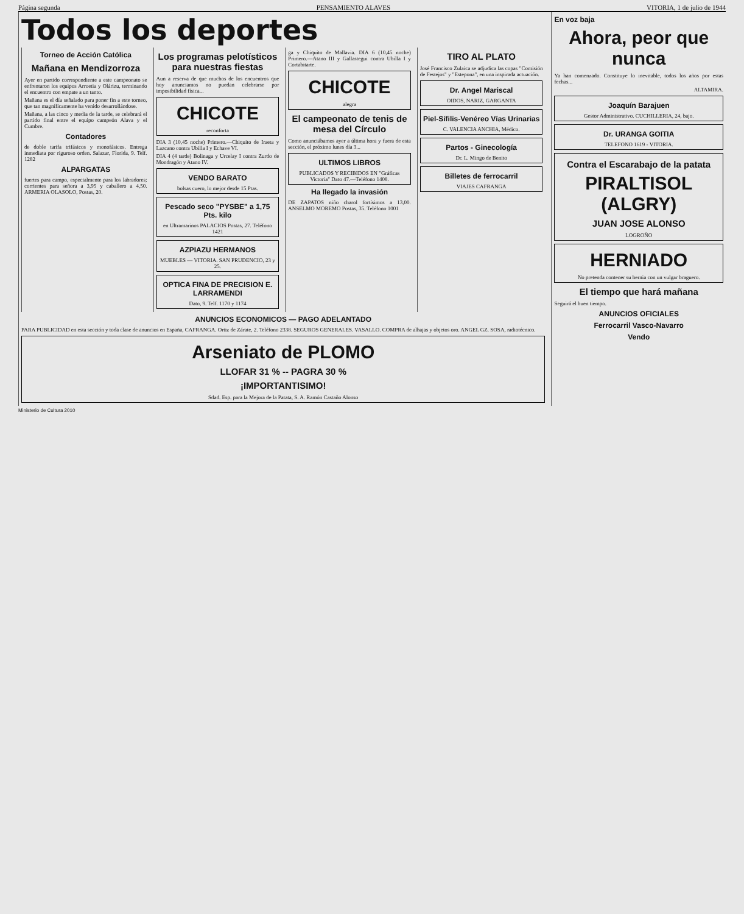Página segunda PENSAMIENTO ALAVES VITORIA, 1 de julio de 1944
Todos los deportes
Torneo de Acción Católica
Mañana en Mendizorroza
Ayer en partido correspondiente a este campeonato se enfrentaron los equipos Arroetia y Olárizu, terminando el encuentro con empate a un tanto.
Mañana es el día señalado para poner fin a este torneo, que tan magníficamente ha venido desarrollándose.
Mañana, a las cinco y media de la tarde, se celebrará el partido final entre el equipo campeón Alava y el Cumbre.
Contadores
de doble tarifa trifásicos y monofásicos. Entrega inmediata por riguroso orden. Salazar, Florida, 9. Telf. 1282
ALPARGATAS
fuertes para campo, especialmente para los labradores; corrientes para señora a 3,95 y caballero a 4,50. ARMERIA OLASOLO, Postas, 20.
Los programas pelotísticos para nuestras fiestas
Aun a reserva de que muchos de los encuentros que hoy anunciamos no puedan celebrarse por imposibilidad física...
CHICOTE
reconforta
DIA 3 (10,45 noche) Primero.—Chiquito de Iraeta y Lazcano contra Ubilla I y Echave VI.
DIA 4 (4 tarde) Bolinaga y Urcelay I contra Zurdo de Mondragón y Atano IV.
VENDO BARATO
bolsas cuero, lo mejor desde 15 Ptas.
Pescado seco "PYSBE" a 1,75 Pts. kilo
en Ultramarinos PALACIOS Postas, 27. Teléfono 1421
AZPIAZU HERMANOS
MUEBLES — VITORIA. SAN PRUDENCIO, 23 y 25.
OPTICA FINA DE PRECISION E. LARRAMENDI
Dato, 9. Telf. 1170 y 1174
ga y Chiquito de Mallavia. DIA 6 (10,45 noche) Primero.—Atano III y Gallastegui contra Ubilla I y Cortabitarte.
CHICOTE
alegra
El campeonato de tenis de mesa del Círculo
Como anunciábamos ayer a última hora y fuera de esta sección, el próximo lunes día 3...
ULTIMOS LIBROS
PUBLICADOS Y RECIBIDOS EN "Gráficas Victoria" Dato 47.—Teléfono 1408.
Ha llegado la invasión
DE ZAPATOS niño charol fortísimos a 13,00. ANSELMO MOREMO Postas, 35. Teléfono 1001
TIRO AL PLATO
José Francisco Zulaica se adjudica las copas "Comisión de Festejos" y "Estepona", en una inspirada actuación.
Dr. Angel Mariscal
OIDOS, NARIZ, GARGANTA
Piel-Sífilis-Venéreo Vías Urinarias
C. VALENCIA ANCHIA, Médico.
Partos - Ginecología
Dr. L. Mingo de Benito
Billetes de ferrocarril
VIAJES CAFRANGA
ANUNCIOS ECONOMICOS — PAGO ADELANTADO
PARA PUBLICIDAD en esta sección y toda clase de anuncios en España, CAFRANGA. Ortiz de Zárate, 2. Teléfono 2338. SEGUROS GENERALES. VASALLO. COMPRA de alhajas y objetos oro. ANGEL GZ. SOSA, radiotécnico.
Arseniato de PLOMO
LLOFAR 31 % -- PAGRA 30 %
¡IMPORTANTISIMO!
Sdad. Esp. para la Mejora de la Patata, S. A. Ramón Castaño Alonso
En voz baja
Ahora, peor que nunca
Ya han comenzado. Constituye lo inevitable, todos los años por estas fechas...
ALTAMIRA.
Joaquín Barajuen
Gestor Administrativo. CUCHILLERIA, 24, bajo.
Dr. URANGA GOITIA
TELEFONO 1619 - VITORIA.
Contra el Escarabajo de la patata
PIRALTISOL (ALGRY)
JUAN JOSE ALONSO
LOGROÑO
HERNIADO
No pretenda contener su hernia con un vulgar braguero.
El tiempo que hará mañana
Seguirá el buen tiempo.
ANUNCIOS OFICIALES
Ferrocarril Vasco-Navarro
Vendo
Ministerio de Cultura 2010